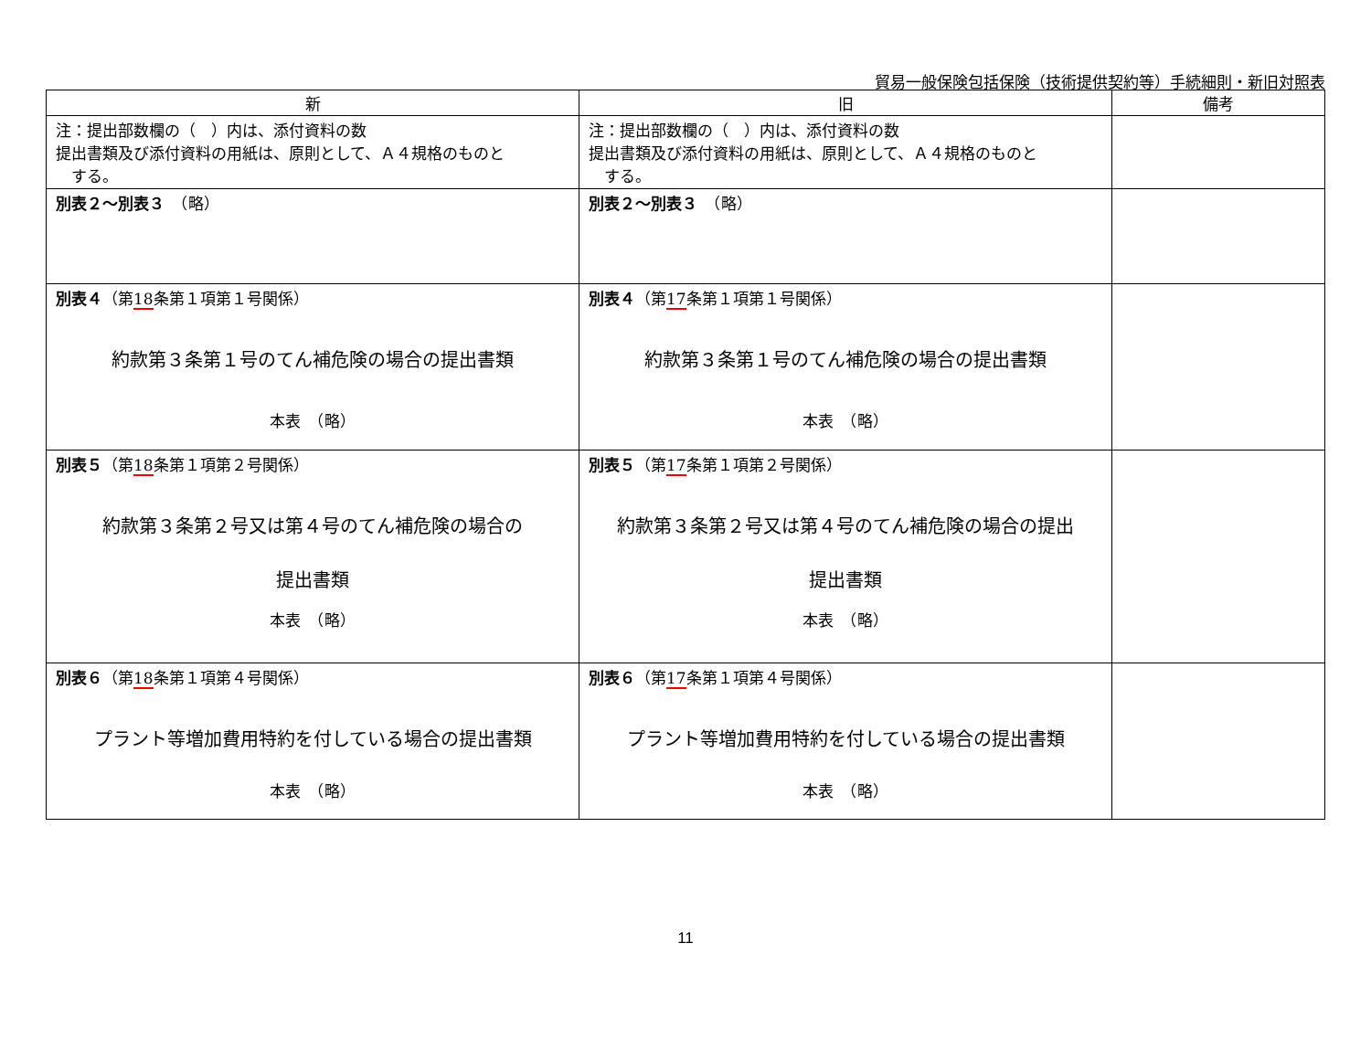貿易一般保険包括保険（技術提供契約等）手続細則・新旧対照表
| 新 | 旧 | 備考 |
| --- | --- | --- |
| 注：提出部数欄の（ ）内は、添付資料の数 提出書類及び添付資料の用紙は、原則として、Ａ４規格のものと する。 | 注：提出部数欄の（ ）内は、添付資料の数 提出書類及び添付資料の用紙は、原則として、Ａ４規格のものと する。 | |
| 別表２～別表３ （略） | 別表２～別表３ （略） | |
| 別表４ （第 18 条第１項第１号関係） 約款第３条第１号のてん補危険の場合の提出書類 本表 （略） | 別表４ （第 17 条第１項第１号関係） 約款第３条第１号のてん補危険の場合の提出書類 本表 （略） | |
| 別表５ （第 18 条第１項第２号関係） 約款第３条第２号又は第４号のてん補危険の場合の 提出書類 本表 （略） | 別表５ （第 17 条第１項第２号関係） 約款第３条第２号又は第４号のてん補危険の場合の提出 提出書類 本表 （略） | |
| 別表６ （第 18 条第１項第４号関係） プラント等増加費用特約を付している場合の提出書類 本表 （略） | 別表６ （第 17 条第１項第４号関係） プラント等増加費用特約を付している場合の提出書類 本表 （略） | |
11